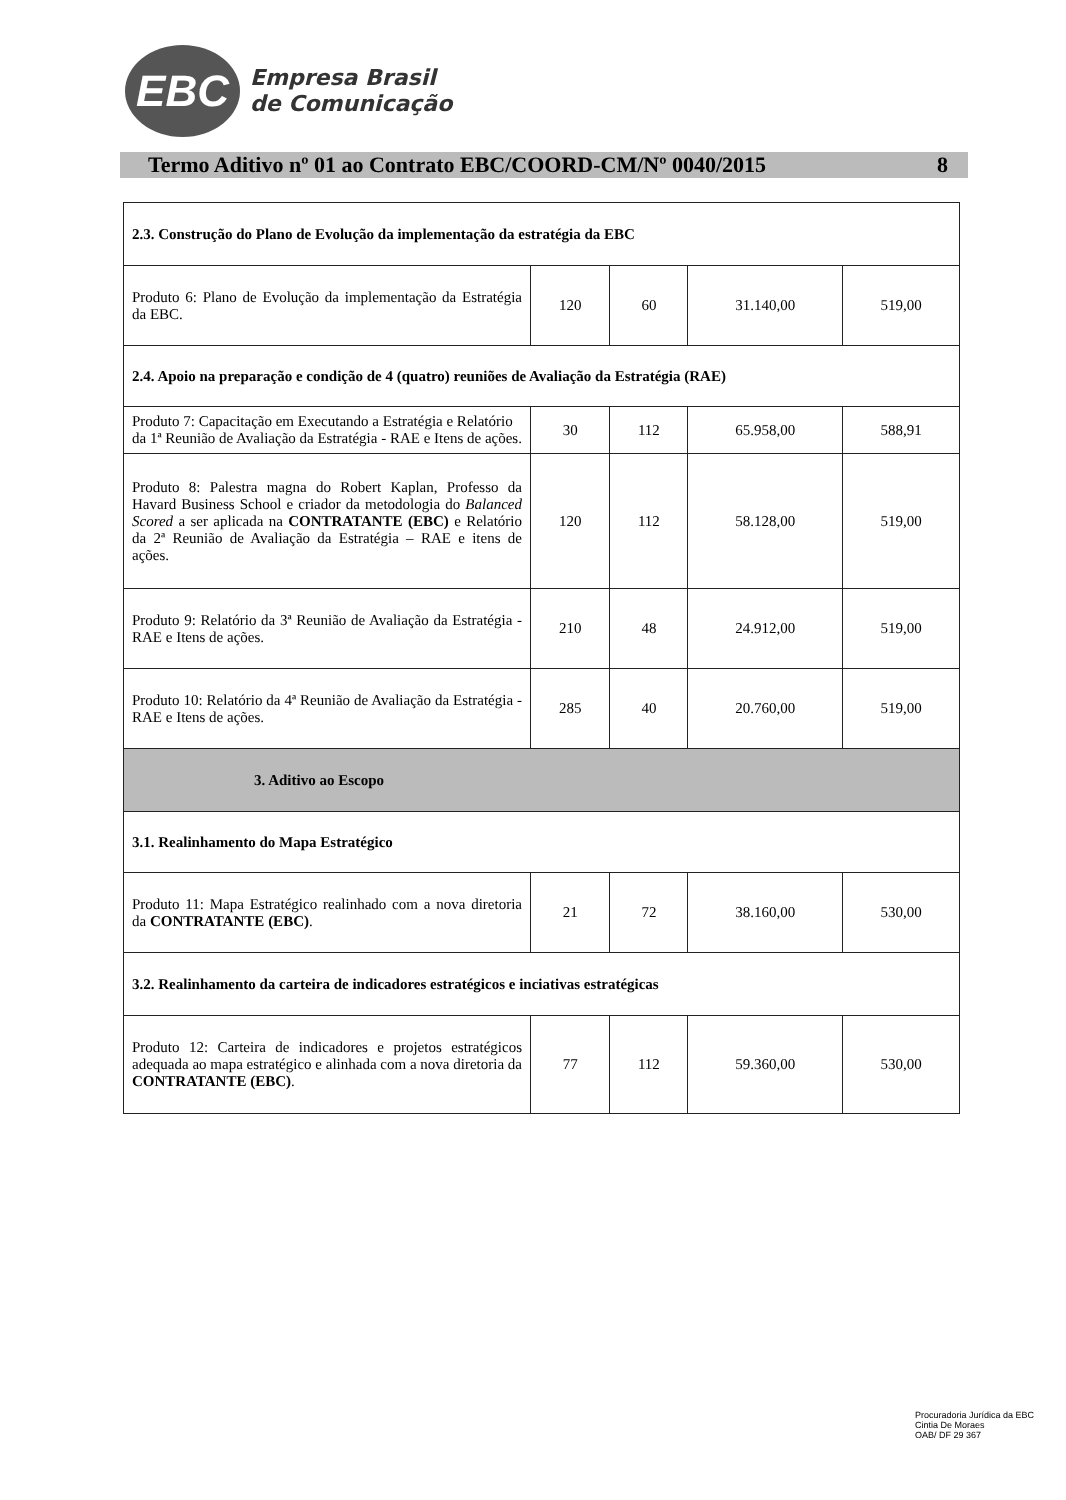EBC
Empresa Brasil
de Comunicação
Termo Aditivo nº 01 ao Contrato EBC/COORD-CM/Nº 0040/2015 8
| 2.3. Construção do Plano de Evolução da implementação da estratégia da EBC | | | | |
| Produto 6: Plano de Evolução da implementação da Estratégia da EBC. | 120 | 60 | 31.140,00 | 519,00 |
| 2.4. Apoio na preparação e condição de 4 (quatro) reuniões de Avaliação da Estratégia (RAE) | | | | |
| Produto 7: Capacitação em Executando a Estratégia e Relatório da 1ª Reunião de Avaliação da Estratégia - RAE e Itens de ações. | 30 | 112 | 65.958,00 | 588,91 |
| Produto 8: Palestra magna do Robert Kaplan, Professo da Havard Business School e criador da metodologia do Balanced Scored a ser aplicada na CONTRATANTE (EBC) e Relatório da 2ª Reunião de Avaliação da Estratégia – RAE e itens de ações. | 120 | 112 | 58.128,00 | 519,00 |
| Produto 9: Relatório da 3ª Reunião de Avaliação da Estratégia - RAE e Itens de ações. | 210 | 48 | 24.912,00 | 519,00 |
| Produto 10: Relatório da 4ª Reunião de Avaliação da Estratégia - RAE e Itens de ações. | 285 | 40 | 20.760,00 | 519,00 |
| 3. Aditivo ao Escopo | | | | |
| 3.1. Realinhamento do Mapa Estratégico | | | | |
| Produto 11: Mapa Estratégico realinhado com a nova diretoria da CONTRATANTE (EBC) . | 21 | 72 | 38.160,00 | 530,00 |
| 3.2. Realinhamento da carteira de indicadores estratégicos e inciativas estratégicas | | | | |
| Produto 12: Carteira de indicadores e projetos estratégicos adequada ao mapa estratégico e alinhada com a nova diretoria da CONTRATANTE (EBC) . | 77 | 112 | 59.360,00 | 530,00 |
Procuradoria Jurídica da EBC
Cintia De Moraes
OAB/ DF 29 367